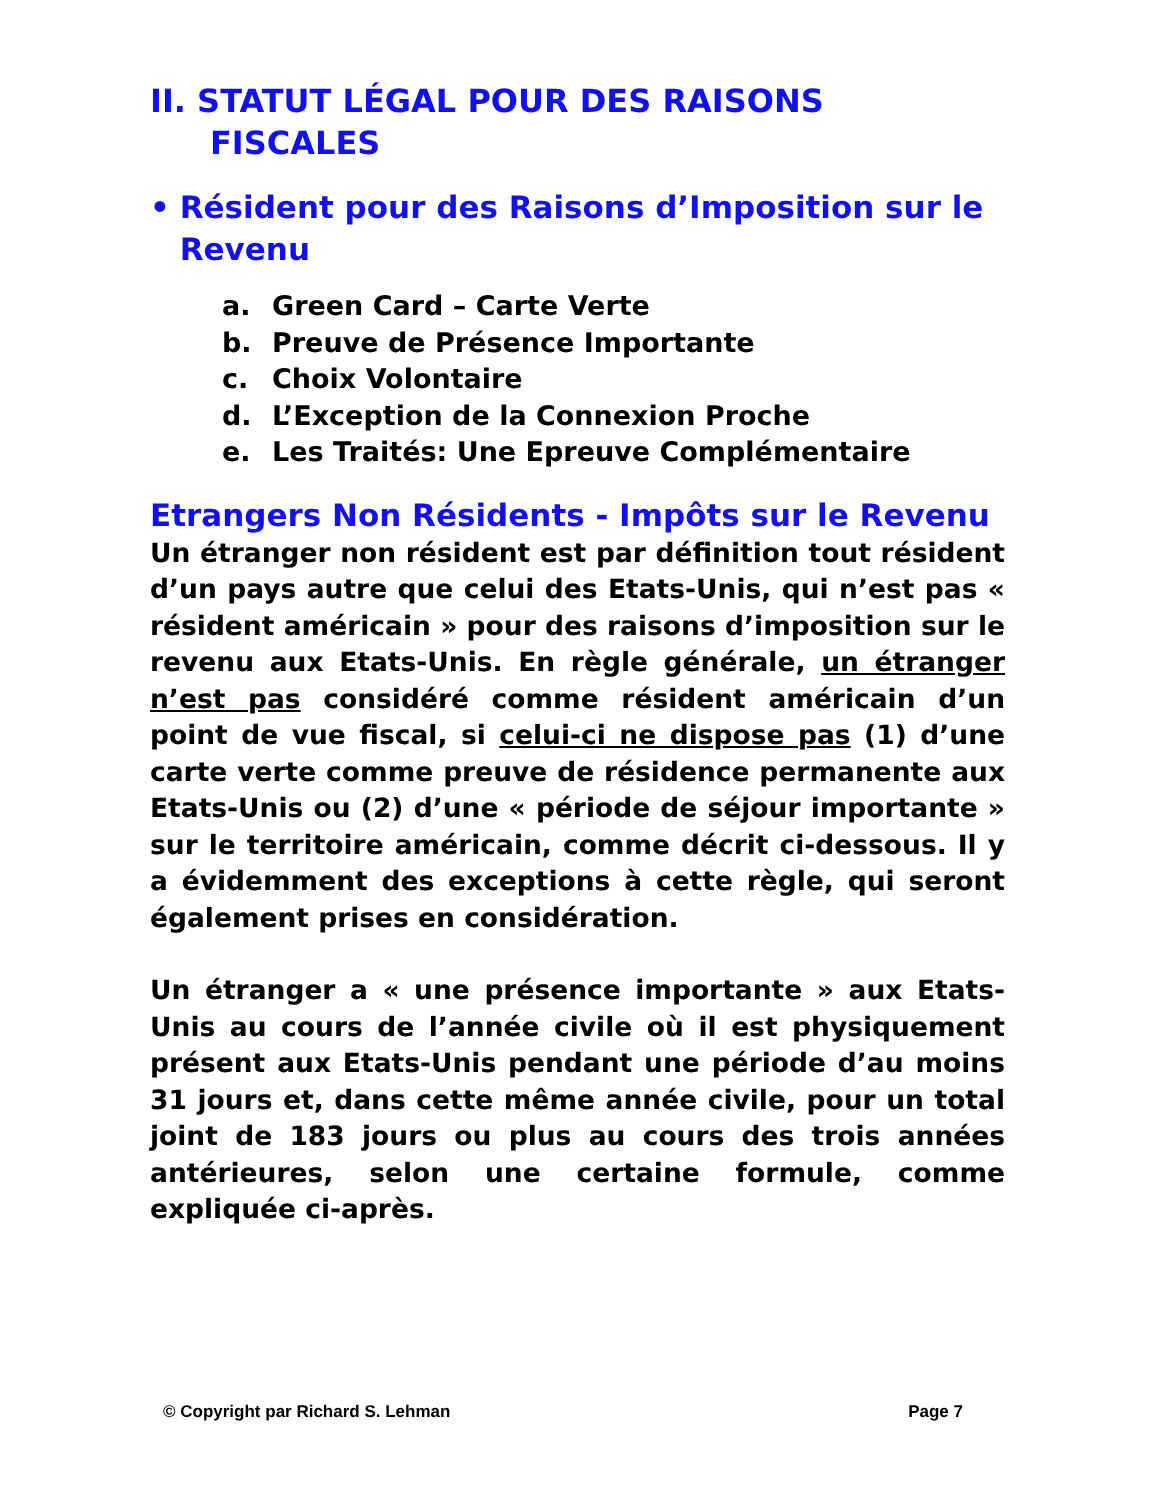II. STATUT LÉGAL POUR DES RAISONS
FISCALES
• Résident pour des Raisons d’Imposition sur le Revenu
a. Green Card – Carte Verte
b. Preuve de Présence Importante
c. Choix Volontaire
d. L’Exception de la Connexion Proche
e. Les Traités: Une Epreuve Complémentaire
Etrangers Non Résidents - Impôts sur le Revenu
Un étranger non résident est par définition tout résident d’un pays autre que celui des Etats-Unis, qui n’est pas « résident américain » pour des raisons d’imposition sur le revenu aux Etats-Unis. En règle générale, un étranger n’est pas considéré comme résident américain d’un point de vue fiscal, si celui-ci ne dispose pas (1) d’une carte verte comme preuve de résidence permanente aux Etats-Unis ou (2) d’une « période de séjour importante » sur le territoire américain, comme décrit ci-dessous. Il y a évidemment des exceptions à cette règle, qui seront également prises en considération.
Un étranger a « une présence importante » aux Etats-Unis au cours de l’année civile où il est physiquement présent aux Etats-Unis pendant une période d’au moins 31 jours et, dans cette même année civile, pour un total joint de 183 jours ou plus au cours des trois années antérieures, selon une certaine formule, comme expliquée ci-après.
© Copyright par Richard S. Lehman Page 7